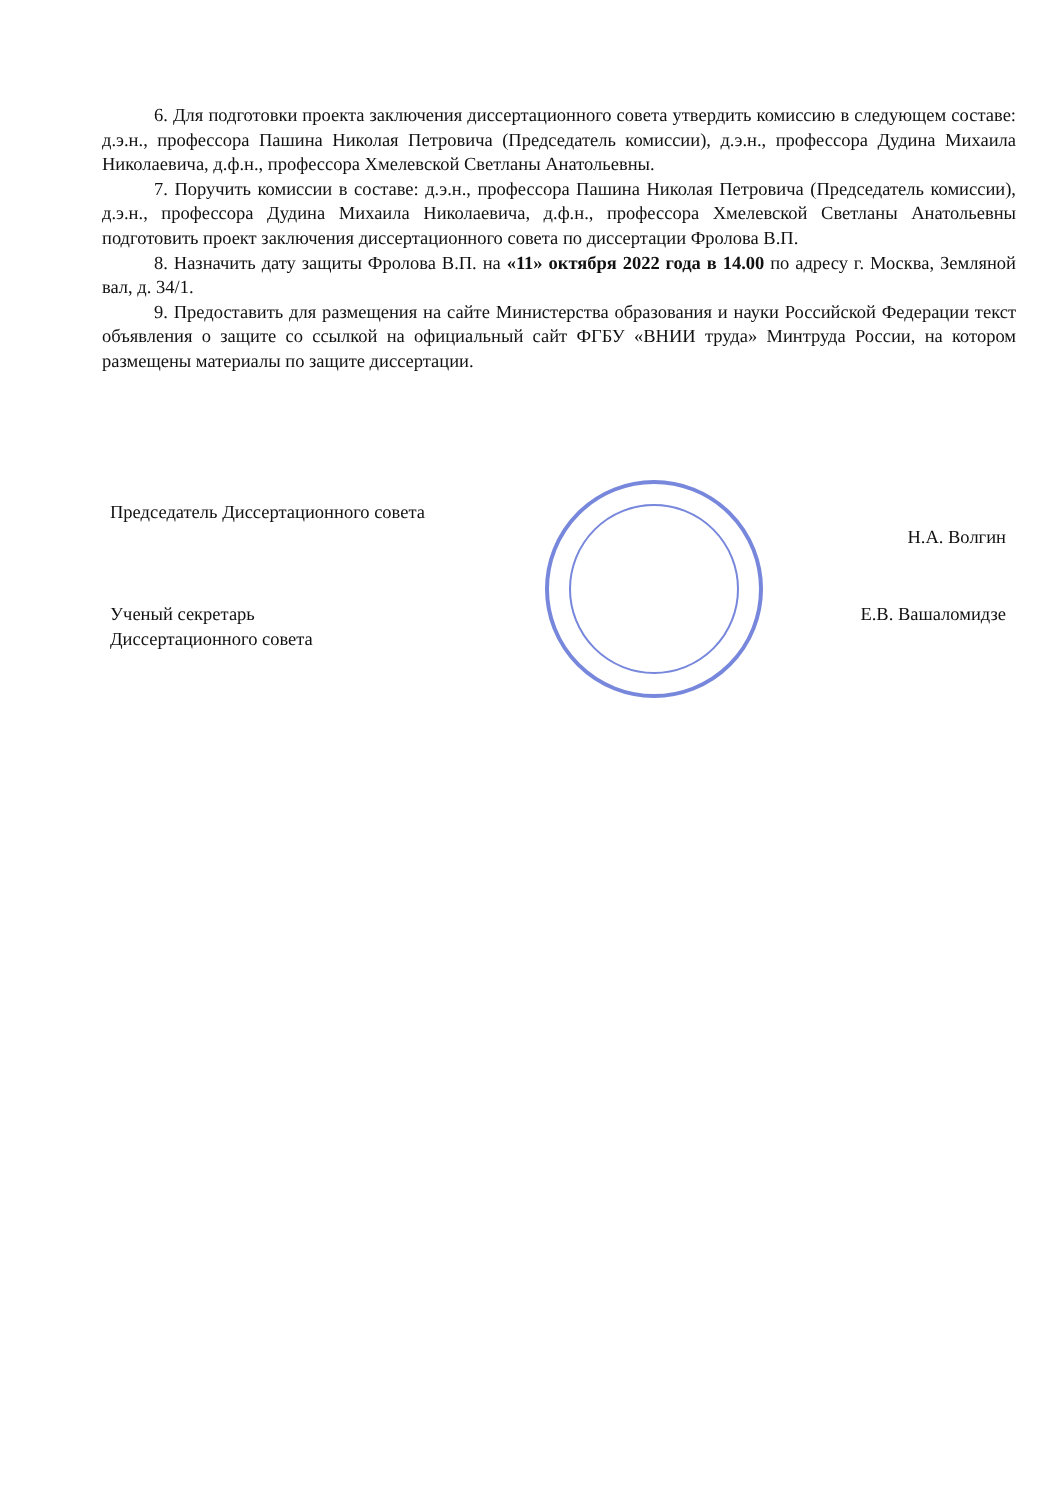6. Для подготовки проекта заключения диссертационного совета утвердить комиссию в следующем составе: д.э.н., профессора Пашина Николая Петровича (Председатель комиссии), д.э.н., профессора Дудина Михаила Николаевича, д.ф.н., профессора Хмелевской Светланы Анатольевны.
7. Поручить комиссии в составе: д.э.н., профессора Пашина Николая Петровича (Председатель комиссии), д.э.н., профессора Дудина Михаила Николаевича, д.ф.н., профессора Хмелевской Светланы Анатольевны подготовить проект заключения диссертационного совета по диссертации Фролова В.П.
8. Назначить дату защиты Фролова В.П. на «11» октября 2022 года в 14.00 по адресу г. Москва, Земляной вал, д. 34/1.
9. Предоставить для размещения на сайте Министерства образования и науки Российской Федерации текст объявления о защите со ссылкой на официальный сайт ФГБУ «ВНИИ труда» Минтруда России, на котором размещены материалы по защите диссертации.
Председатель Диссертационного совета
Н.А. Волгин
Ученый секретарь
Диссертационного совета Е.В. Вашаломидзе